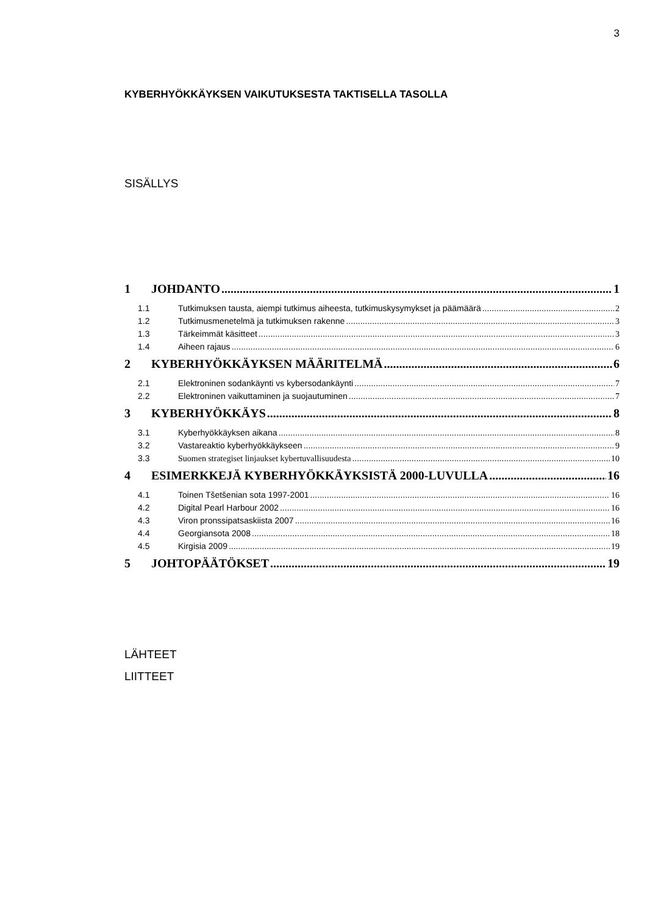3
KYBERHYÖKKÄYKSEN VAIKUTUKSESTA TAKTISELLA TASOLLA
SISÄLLYS
1 JOHDANTO 1
1.1 Tutkimuksen tausta, aiempi tutkimus aiheesta, tutkimuskysymykset ja päämäärä 2
1.2 Tutkimusmenetelmä ja tutkimuksen rakenne 3
1.3 Tärkeimmät käsitteet 3
1.4 Aiheen rajaus 6
2 KYBERHYÖKKÄYKSEN MÄÄRITELMÄ 6
2.1 Elektroninen sodankäynti vs kybersodankäynti 7
2.2 Elektroninen vaikuttaminen ja suojautuminen 7
3 KYBERHYÖKKÄYS 8
3.1 Kyberhyökkäyksen aikana 8
3.2 Vastareaktio kyberhyökkäykseen 9
3.3 Suomen strategiset linjaukset kybertuvallisuudesta 10
4 ESIMERKKEJÄ KYBERHYÖKKÄYKSISTÄ 2000-LUVULLA 16
4.1 Toinen Tšetšenian sota 1997-2001 16
4.2 Digital Pearl Harbour 2002 16
4.3 Viron pronssipatsaskiista 2007 16
4.4 Georgiansota 2008 18
4.5 Kirgisia 2009 19
5 JOHTOPÄÄTÖKSET 19
LÄHTEET
LIITTEET